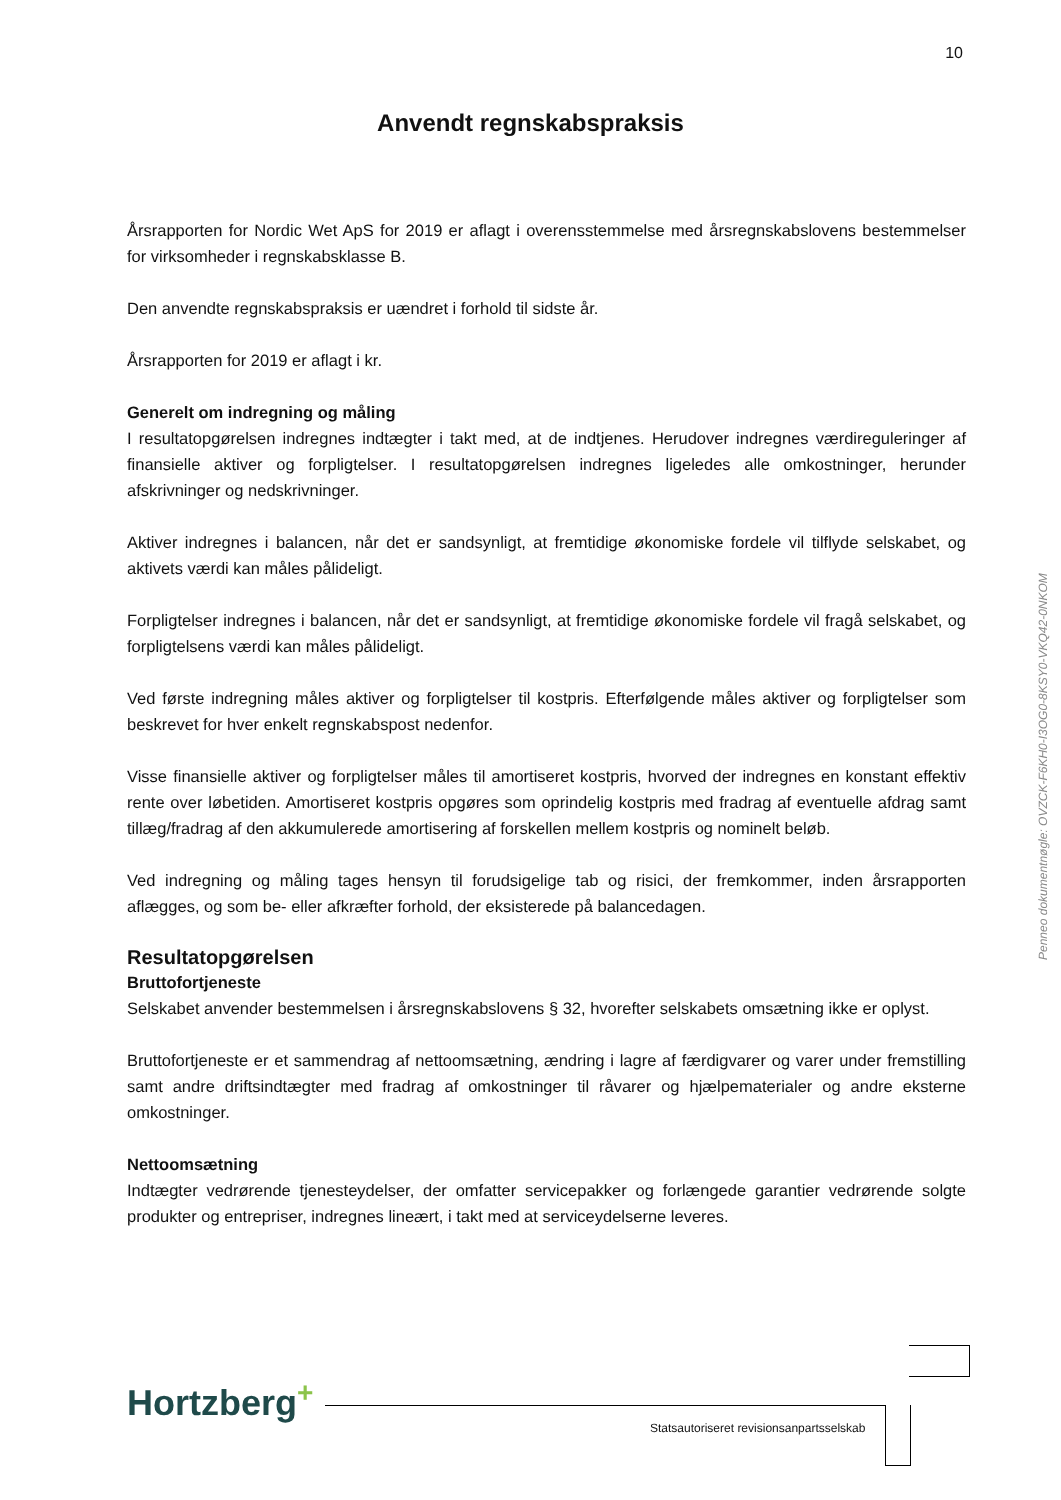10
Anvendt regnskabspraksis
Årsrapporten for Nordic Wet ApS for 2019 er aflagt i overensstemmelse med årsregnskabslovens bestemmelser for virksomheder i regnskabsklasse B.
Den anvendte regnskabspraksis er uændret i forhold til sidste år.
Årsrapporten for 2019 er aflagt i kr.
Generelt om indregning og måling
I resultatopgørelsen indregnes indtægter i takt med, at de indtjenes. Herudover indregnes værdireguleringer af finansielle aktiver og forpligtelser. I resultatopgørelsen indregnes ligeledes alle omkostninger, herunder afskrivninger og nedskrivninger.
Aktiver indregnes i balancen, når det er sandsynligt, at fremtidige økonomiske fordele vil tilflyde selskabet, og aktivets værdi kan måles pålideligt.
Forpligtelser indregnes i balancen, når det er sandsynligt, at fremtidige økonomiske fordele vil fragå selskabet, og forpligtelsens værdi kan måles pålideligt.
Ved første indregning måles aktiver og forpligtelser til kostpris. Efterfølgende måles aktiver og forpligtelser som beskrevet for hver enkelt regnskabspost nedenfor.
Visse finansielle aktiver og forpligtelser måles til amortiseret kostpris, hvorved der indregnes en konstant effektiv rente over løbetiden. Amortiseret kostpris opgøres som oprindelig kostpris med fradrag af eventuelle afdrag samt tillæg/fradrag af den akkumulerede amortisering af forskellen mellem kostpris og nominelt beløb.
Ved indregning og måling tages hensyn til forudsigelige tab og risici, der fremkommer, inden årsrapporten aflægges, og som be- eller afkræfter forhold, der eksisterede på balancedagen.
Resultatopgørelsen
Bruttofortjeneste
Selskabet anvender bestemmelsen i årsregnskabslovens § 32, hvorefter selskabets omsætning ikke er oplyst.
Bruttofortjeneste er et sammendrag af nettoomsætning, ændring i lagre af færdigvarer og varer under fremstilling samt andre driftsindtægter med fradrag af omkostninger til råvarer og hjælpematerialer og andre eksterne omkostninger.
Nettoomsætning
Indtægter vedrørende tjenesteydelser, der omfatter servicepakker og forlængede garantier vedrørende solgte produkter og entrepriser, indregnes lineært, i takt med at serviceydelserne leveres.
Penneo dokumentnøgle: OVZCK-F6KH0-I3OG0-8KSY0-VKQ42-0NKOM
Hortzberg+
Statsautoriseret revisionsanpartsselskab